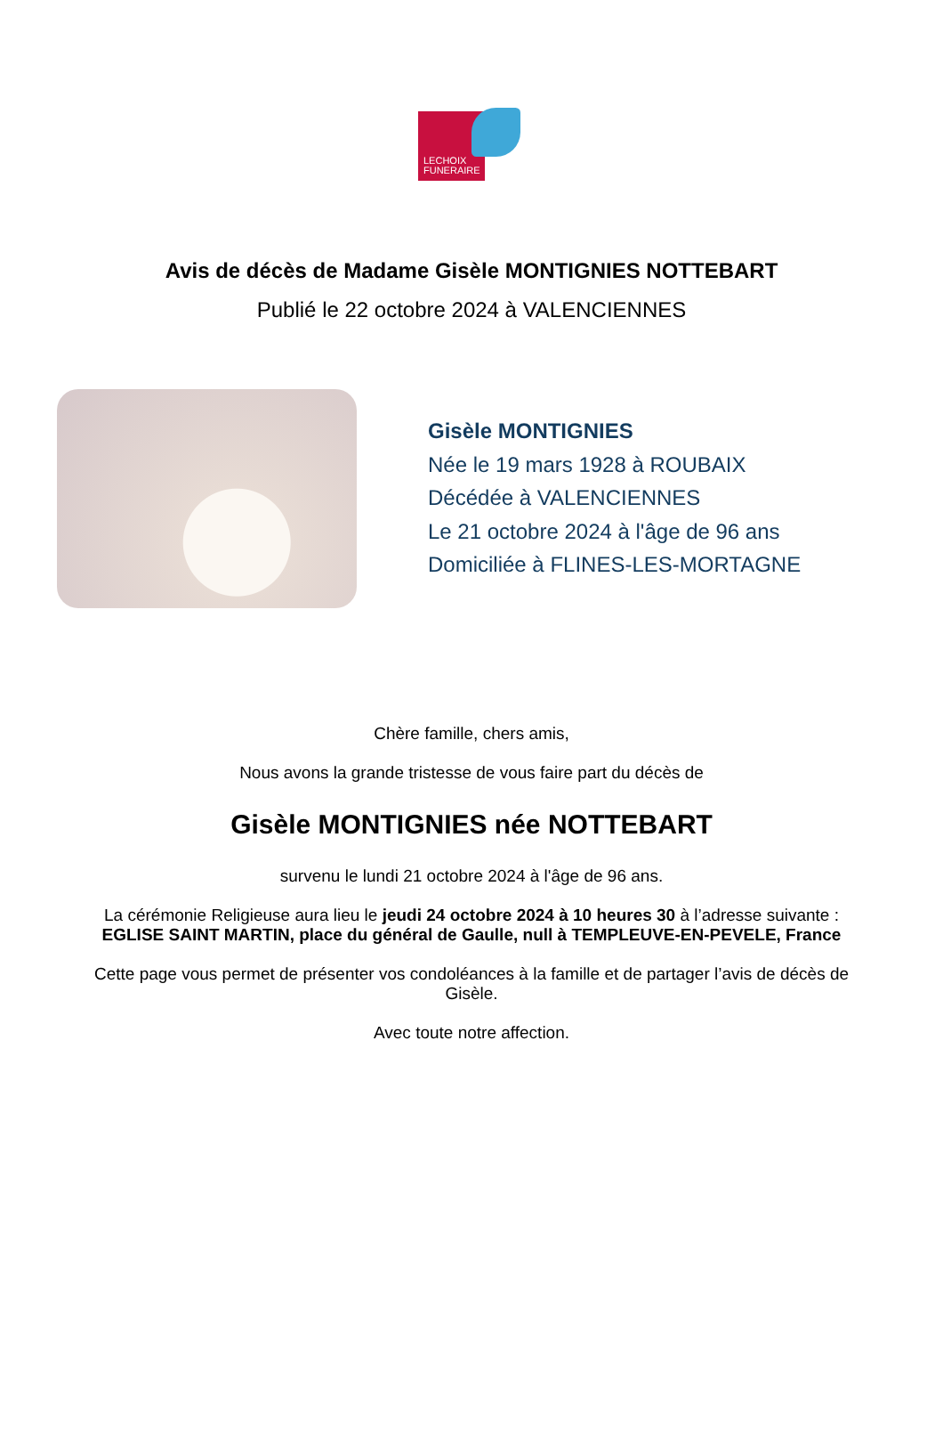LECHOIX
FUNERAIRE
Avis de décès de Madame Gisèle MONTIGNIES NOTTEBART
Publié le 22 octobre 2024 à VALENCIENNES
Gisèle MONTIGNIES
Née le 19 mars 1928 à ROUBAIX
Décédée à VALENCIENNES
Le 21 octobre 2024 à l'âge de 96 ans
Domiciliée à FLINES-LES-MORTAGNE
Chère famille, chers amis,
Nous avons la grande tristesse de vous faire part du décès de
Gisèle MONTIGNIES née NOTTEBART
survenu le lundi 21 octobre 2024 à l'âge de 96 ans.
La cérémonie Religieuse aura lieu le jeudi 24 octobre 2024 à 10 heures 30 à l’adresse suivante :
EGLISE SAINT MARTIN, place du général de Gaulle, null à TEMPLEUVE-EN-PEVELE, France
Cette page vous permet de présenter vos condoléances à la famille et de partager l’avis de décès de Gisèle.
Avec toute notre affection.